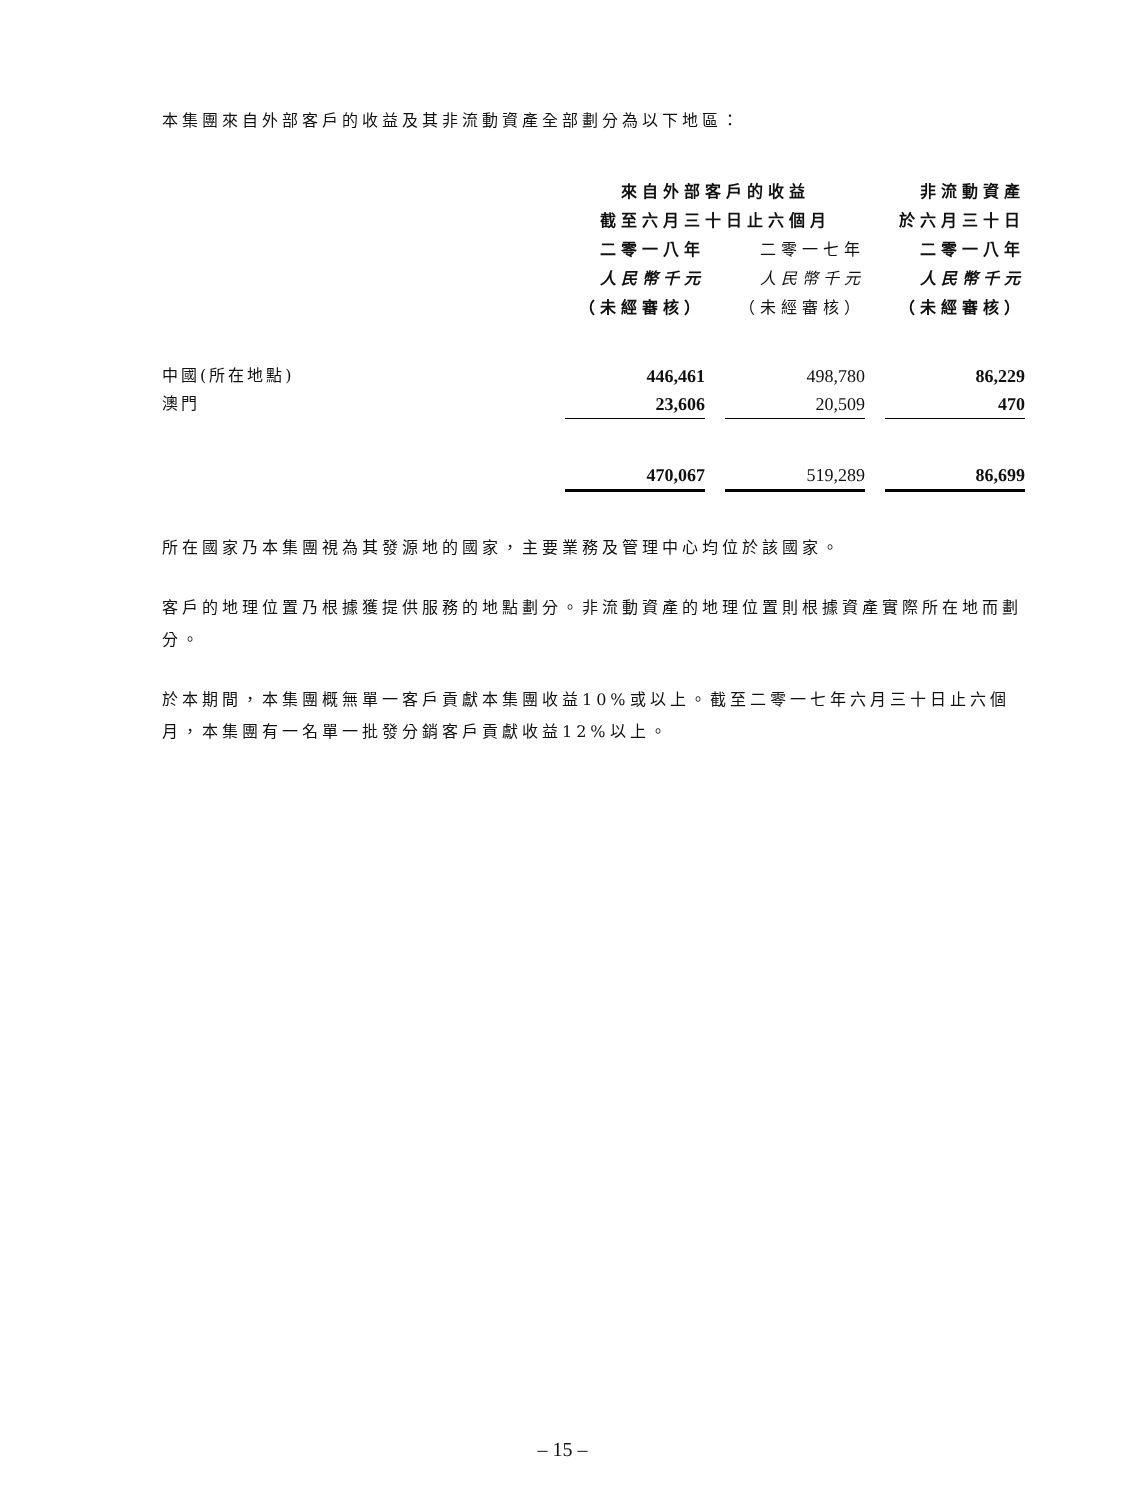本集團來自外部客戶的收益及其非流動資產全部劃分為以下地區：
| | 來自外部客戶的收益 | | | | 非流動資產 |
| --- | --- | --- | --- | --- | --- |
| | 截至六月三十日止六個月 | | | | 於六月三十日 |
| | 二零一八年 | | 二零一七年 | | 二零一八年 |
| | 人民幣千元 | | 人民幣千元 | | 人民幣千元 |
| | （未經審核） | | （未經審核） | | （未經審核） |
| 中國(所在地點) | 446,461 | | 498,780 | | 86,229 |
| 澳門 | 23,606 | | 20,509 | | 470 |
| | 470,067 | | 519,289 | | 86,699 |
所在國家乃本集團視為其發源地的國家，主要業務及管理中心均位於該國家。
客戶的地理位置乃根據獲提供服務的地點劃分。非流動資產的地理位置則根據資產實際所在地而劃分。
於本期間，本集團概無單一客戶貢獻本集團收益10%或以上。截至二零一七年六月三十日止六個月，本集團有一名單一批發分銷客戶貢獻收益12%以上。
– 15 –